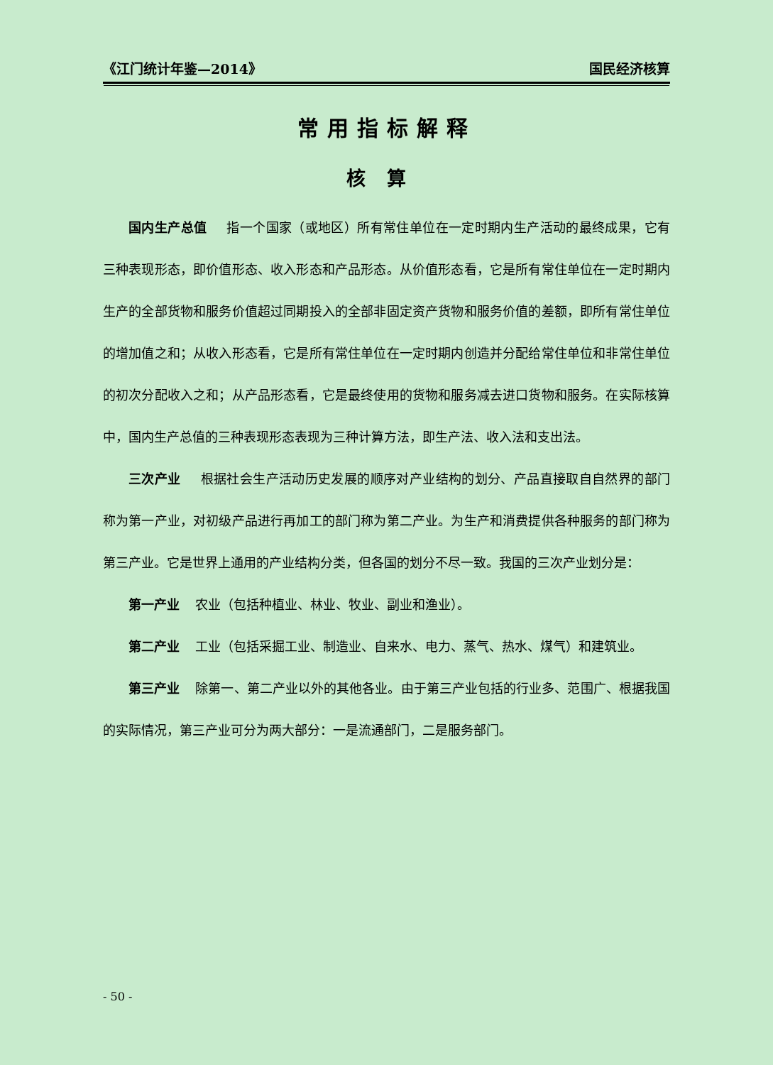《江门统计年鉴—2014》 国民经济核算
常用指标解释
核算
国内生产总值 指一个国家（或地区）所有常住单位在一定时期内生产活动的最终成果，它有三种表现形态，即价值形态、收入形态和产品形态。从价值形态看，它是所有常住单位在一定时期内生产的全部货物和服务价值超过同期投入的全部非固定资产货物和服务价值的差额，即所有常住单位的增加值之和；从收入形态看，它是所有常住单位在一定时期内创造并分配给常住单位和非常住单位的初次分配收入之和；从产品形态看，它是最终使用的货物和服务减去进口货物和服务。在实际核算中，国内生产总值的三种表现形态表现为三种计算方法，即生产法、收入法和支出法。
三次产业 根据社会生产活动历史发展的顺序对产业结构的划分、产品直接取自自然界的部门称为第一产业，对初级产品进行再加工的部门称为第二产业。为生产和消费提供各种服务的部门称为第三产业。它是世界上通用的产业结构分类，但各国的划分不尽一致。我国的三次产业划分是：
第一产业 农业（包括种植业、林业、牧业、副业和渔业）。
第二产业 工业（包括采掘工业、制造业、自来水、电力、蒸气、热水、煤气）和建筑业。
第三产业 除第一、第二产业以外的其他各业。由于第三产业包括的行业多、范围广、根据我国的实际情况，第三产业可分为两大部分：一是流通部门，二是服务部门。
- 50 -